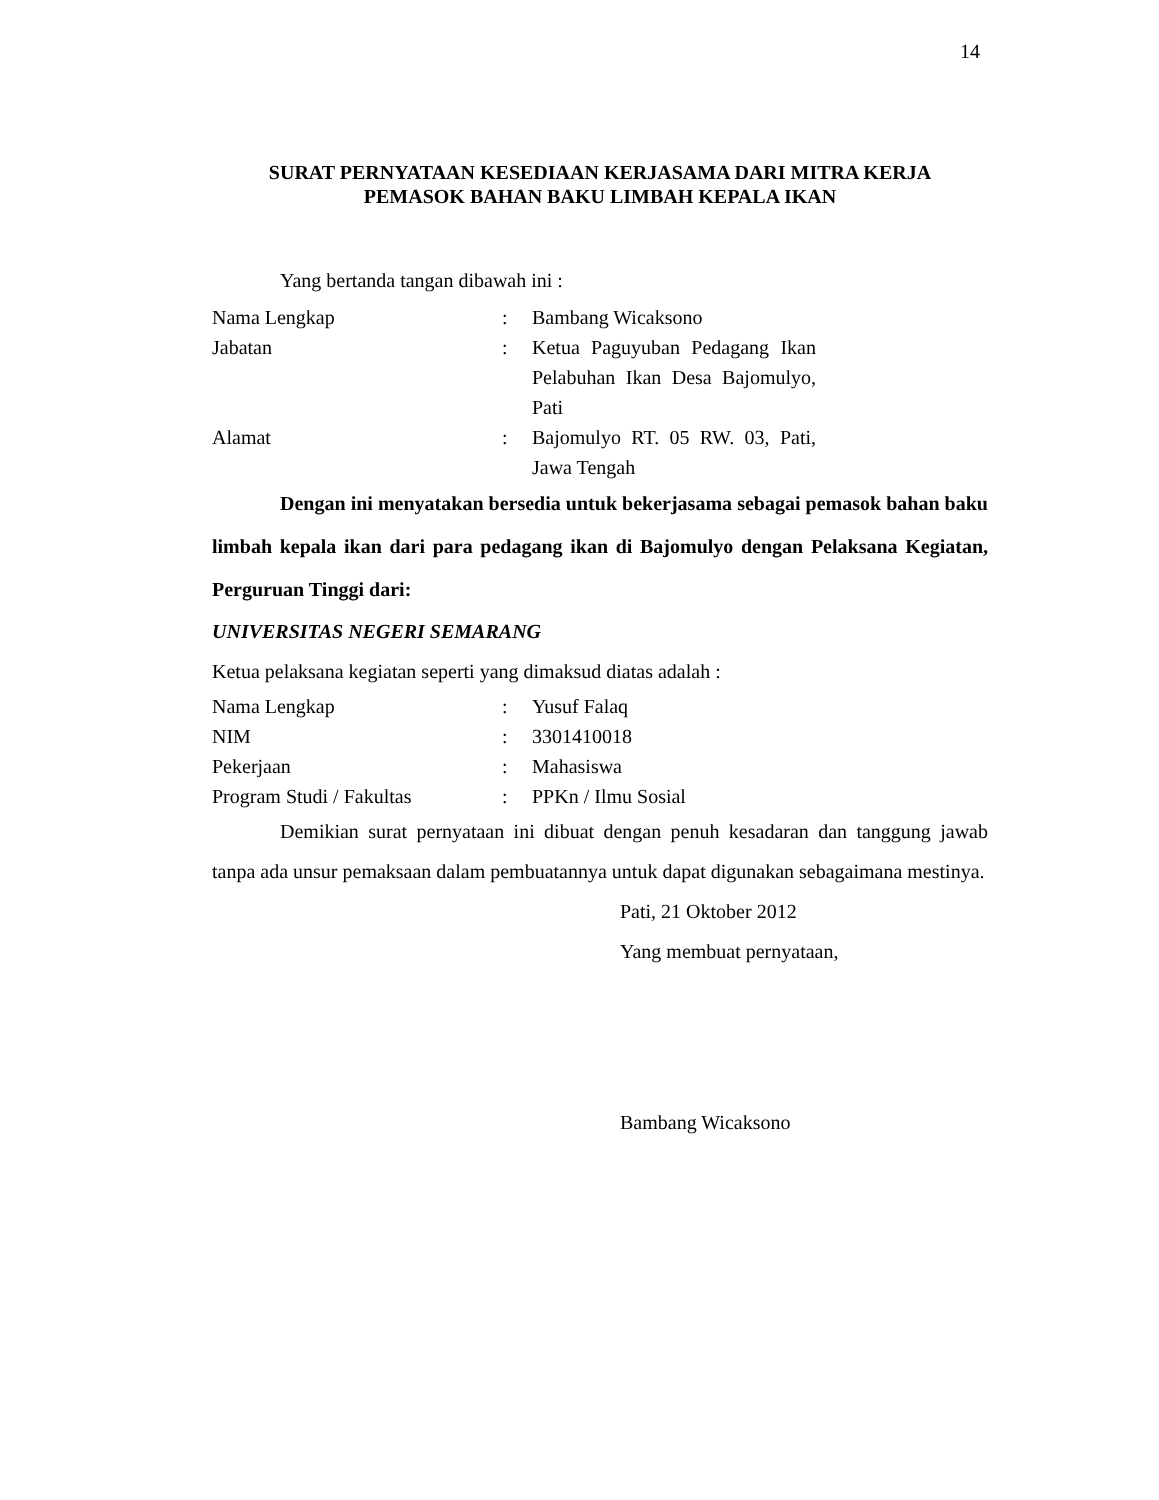14
SURAT PERNYATAAN KESEDIAAN KERJASAMA DARI MITRA KERJA
PEMASOK BAHAN BAKU LIMBAH KEPALA IKAN
Yang bertanda tangan dibawah ini :
| Nama Lengkap | : | Bambang Wicaksono |
| Jabatan | : | Ketua Paguyuban Pedagang Ikan Pelabuhan Ikan Desa Bajomulyo, Pati |
| Alamat | : | Bajomulyo RT. 05 RW. 03, Pati, Jawa Tengah |
Dengan ini menyatakan bersedia untuk bekerjasama sebagai pemasok bahan baku limbah kepala ikan dari para pedagang ikan di Bajomulyo dengan Pelaksana Kegiatan, Perguruan Tinggi dari:
UNIVERSITAS NEGERI SEMARANG
Ketua pelaksana kegiatan seperti yang dimaksud diatas adalah :
| Nama Lengkap | : | Yusuf Falaq |
| NIM | : | 3301410018 |
| Pekerjaan | : | Mahasiswa |
| Program Studi / Fakultas | : | PPKn / Ilmu Sosial |
Demikian surat pernyataan ini dibuat dengan penuh kesadaran dan tanggung jawab tanpa ada unsur pemaksaan dalam pembuatannya untuk dapat digunakan sebagaimana mestinya.
Pati, 21 Oktober 2012
Yang membuat pernyataan,
Bambang Wicaksono